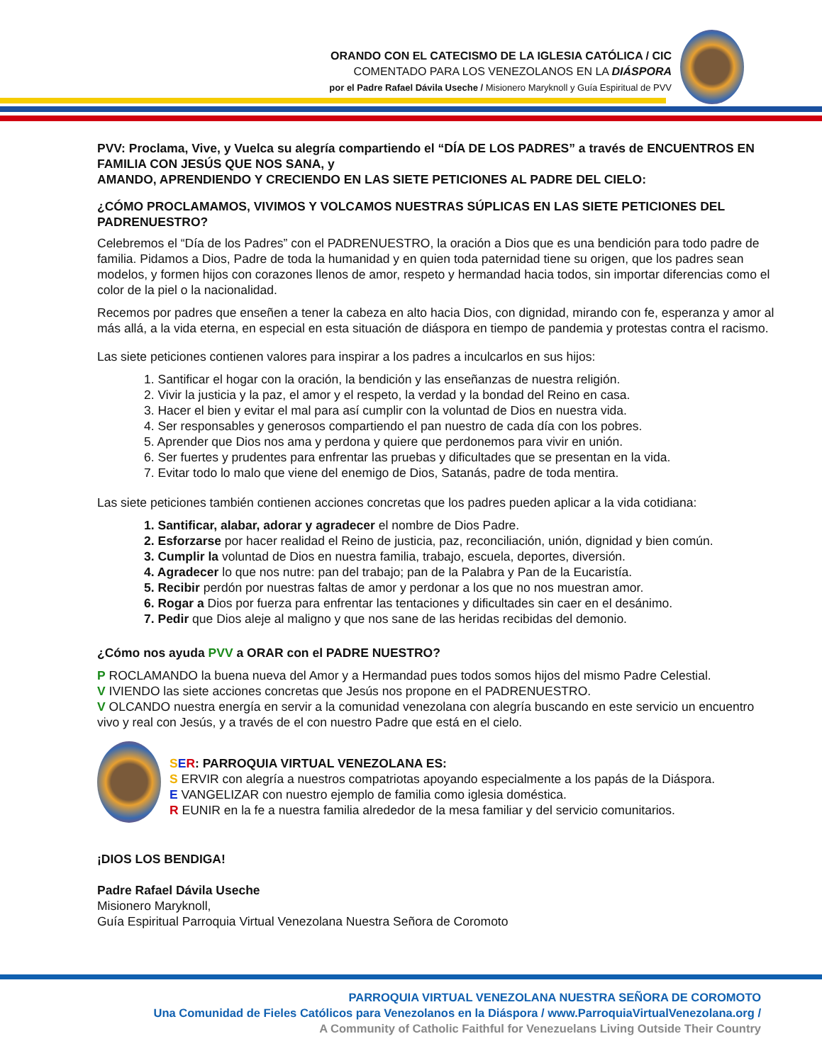ORANDO CON EL CATECISMO DE LA IGLESIA CATÓLICA / CIC
COMENTADO PARA LOS VENEZOLANOS EN LA DIÁSPORA
por el Padre Rafael Dávila Useche / Misionero Maryknoll y Guía Espiritual de PVV
PVV: Proclama, Vive, y Vuelca su alegría compartiendo el “DÍA DE LOS PADRES” a través de ENCUENTROS EN FAMILIA CON JESÚS QUE NOS SANA, y
AMANDO, APRENDIENDO Y CRECIENDO EN LAS SIETE PETICIONES AL PADRE DEL CIELO:
¿CÓMO PROCLAMAMOS, VIVIMOS Y VOLCAMOS NUESTRAS SÚPLICAS EN LAS SIETE PETICIONES DEL PADRENUESTRO?
Celebremos el “Día de los Padres” con el PADRENUESTRO, la oración a Dios que es una bendición para todo padre de familia. Pidamos a Dios, Padre de toda la humanidad y en quien toda paternidad tiene su origen, que los padres sean modelos, y formen hijos con corazones llenos de amor, respeto y hermandad hacia todos, sin importar diferencias como el color de la piel o la nacionalidad.
Recemos por padres que enseñen a tener la cabeza en alto hacia Dios, con dignidad, mirando con fe, esperanza y amor al más allá, a la vida eterna, en especial en esta situación de diáspora en tiempo de pandemia y protestas contra el racismo.
Las siete peticiones contienen valores para inspirar a los padres a inculcarlos en sus hijos:
1. Santificar el hogar con la oración, la bendición y las enseñanzas de nuestra religión.
2. Vivir la justicia y la paz, el amor y el respeto, la verdad y la bondad del Reino en casa.
3. Hacer el bien y evitar el mal para así cumplir con la voluntad de Dios en nuestra vida.
4. Ser responsables y generosos compartiendo el pan nuestro de cada día con los pobres.
5. Aprender que Dios nos ama y perdona y quiere que perdonemos para vivir en unión.
6. Ser fuertes y prudentes para enfrentar las pruebas y dificultades que se presentan en la vida.
7. Evitar todo lo malo que viene del enemigo de Dios, Satanás, padre de toda mentira.
Las siete peticiones también contienen acciones concretas que los padres pueden aplicar a la vida cotidiana:
1. Santificar, alabar, adorar y agradecer el nombre de Dios Padre.
2. Esforzarse por hacer realidad el Reino de justicia, paz, reconciliación, unión, dignidad y bien común.
3. Cumplir la voluntad de Dios en nuestra familia, trabajo, escuela, deportes, diversión.
4. Agradecer lo que nos nutre: pan del trabajo; pan de la Palabra y Pan de la Eucaristía.
5. Recibir perdón por nuestras faltas de amor y perdonar a los que no nos muestran amor.
6. Rogar a Dios por fuerza para enfrentar las tentaciones y dificultades sin caer en el desánimo.
7. Pedir que Dios aleje al maligno y que nos sane de las heridas recibidas del demonio.
¿Cómo nos ayuda PVV a ORAR con el PADRE NUESTRO?
P ROCLAMANDO la buena nueva del Amor y a Hermandad pues todos somos hijos del mismo Padre Celestial.
V IVIENDO las siete acciones concretas que Jesús nos propone en el PADRENUESTRO.
V OLCANDO nuestra energía en servir a la comunidad venezolana con alegría buscando en este servicio un encuentro vivo y real con Jesús, y a través de el con nuestro Padre que está en el cielo.
SER: PARROQUIA VIRTUAL VENEZOLANA ES:
S ERVIR con alegría a nuestros compatriotas apoyando especialmente a los papás de la Diáspora.
E VANGELIZAR con nuestro ejemplo de familia como iglesia doméstica.
R EUNIR en la fe a nuestra familia alrededor de la mesa familiar y del servicio comunitarios.
¡DIOS LOS BENDIGA!
Padre Rafael Dávila Useche
Misionero Maryknoll,
Guía Espiritual Parroquia Virtual Venezolana Nuestra Señora de Coromoto
PARROQUIA VIRTUAL VENEZOLANA NUESTRA SEÑORA DE COROMOTO
Una Comunidad de Fieles Católicos para Venezolanos en la Diáspora / www.ParroquiaVirtualVenezolana.org /
A Community of Catholic Faithful for Venezuelans Living Outside Their Country